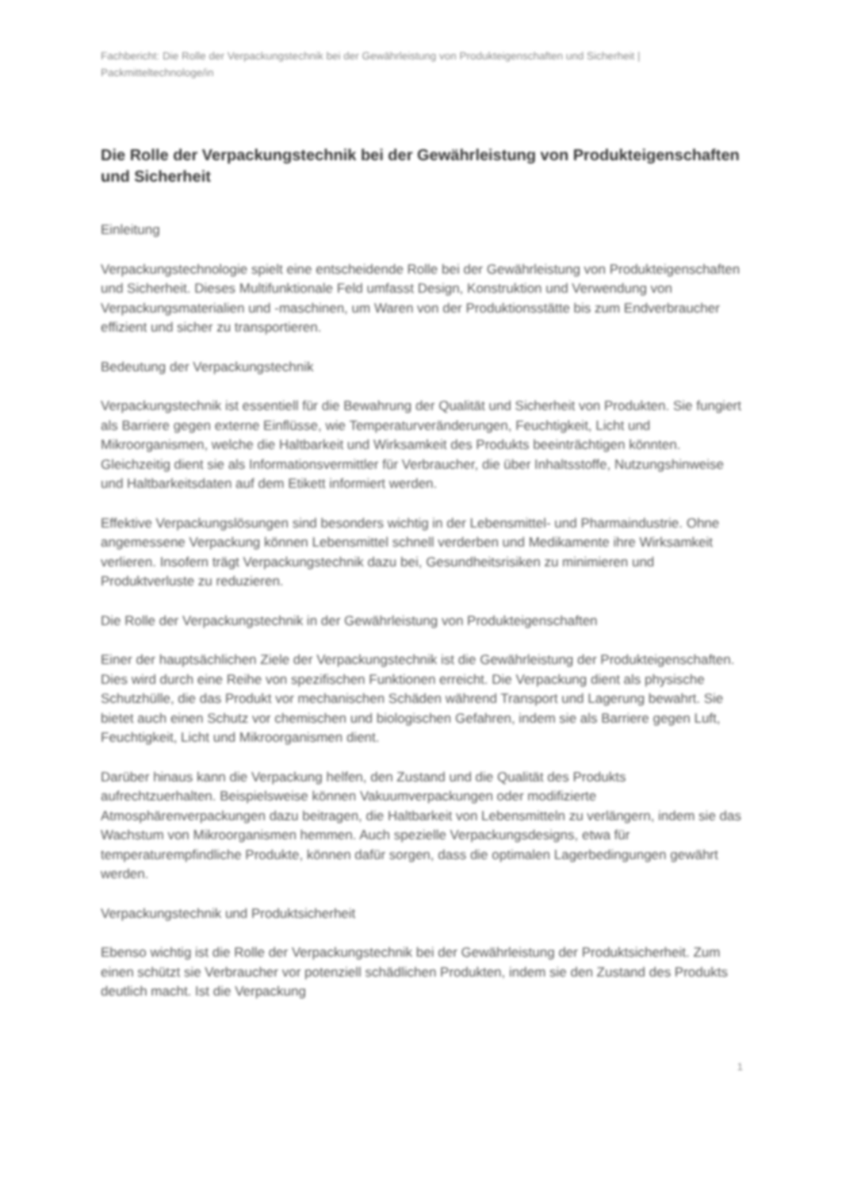Fachbericht: Die Rolle der Verpackungstechnik bei der Gewährleistung von Produkteigenschaften und Sicherheit | Packmitteltechnologe/in
Die Rolle der Verpackungstechnik bei der Gewährleistung von Produkteigenschaften und Sicherheit
Einleitung
Verpackungstechnologie spielt eine entscheidende Rolle bei der Gewährleistung von Produkteigenschaften und Sicherheit. Dieses Multifunktionale Feld umfasst Design, Konstruktion und Verwendung von Verpackungsmaterialien und -maschinen, um Waren von der Produktionsstätte bis zum Endverbraucher effizient und sicher zu transportieren.
Bedeutung der Verpackungstechnik
Verpackungstechnik ist essentiell für die Bewahrung der Qualität und Sicherheit von Produkten. Sie fungiert als Barriere gegen externe Einflüsse, wie Temperaturveränderungen, Feuchtigkeit, Licht und Mikroorganismen, welche die Haltbarkeit und Wirksamkeit des Produkts beeinträchtigen könnten. Gleichzeitig dient sie als Informationsvermittler für Verbraucher, die über Inhaltsstoffe, Nutzungshinweise und Haltbarkeitsdaten auf dem Etikett informiert werden.
Effektive Verpackungslösungen sind besonders wichtig in der Lebensmittel- und Pharmaindustrie. Ohne angemessene Verpackung können Lebensmittel schnell verderben und Medikamente ihre Wirksamkeit verlieren. Insofern trägt Verpackungstechnik dazu bei, Gesundheitsrisiken zu minimieren und Produktverluste zu reduzieren.
Die Rolle der Verpackungstechnik in der Gewährleistung von Produkteigenschaften
Einer der hauptsächlichen Ziele der Verpackungstechnik ist die Gewährleistung der Produkteigenschaften. Dies wird durch eine Reihe von spezifischen Funktionen erreicht. Die Verpackung dient als physische Schutzhülle, die das Produkt vor mechanischen Schäden während Transport und Lagerung bewahrt. Sie bietet auch einen Schutz vor chemischen und biologischen Gefahren, indem sie als Barriere gegen Luft, Feuchtigkeit, Licht und Mikroorganismen dient.
Darüber hinaus kann die Verpackung helfen, den Zustand und die Qualität des Produkts aufrechtzuerhalten. Beispielsweise können Vakuumverpackungen oder modifizierte Atmosphärenverpackungen dazu beitragen, die Haltbarkeit von Lebensmitteln zu verlängern, indem sie das Wachstum von Mikroorganismen hemmen. Auch spezielle Verpackungsdesigns, etwa für temperaturempfindliche Produkte, können dafür sorgen, dass die optimalen Lagerbedingungen gewährt werden.
Verpackungstechnik und Produktsicherheit
Ebenso wichtig ist die Rolle der Verpackungstechnik bei der Gewährleistung der Produktsicherheit. Zum einen schützt sie Verbraucher vor potenziell schädlichen Produkten, indem sie den Zustand des Produkts deutlich macht. Ist die Verpackung
1